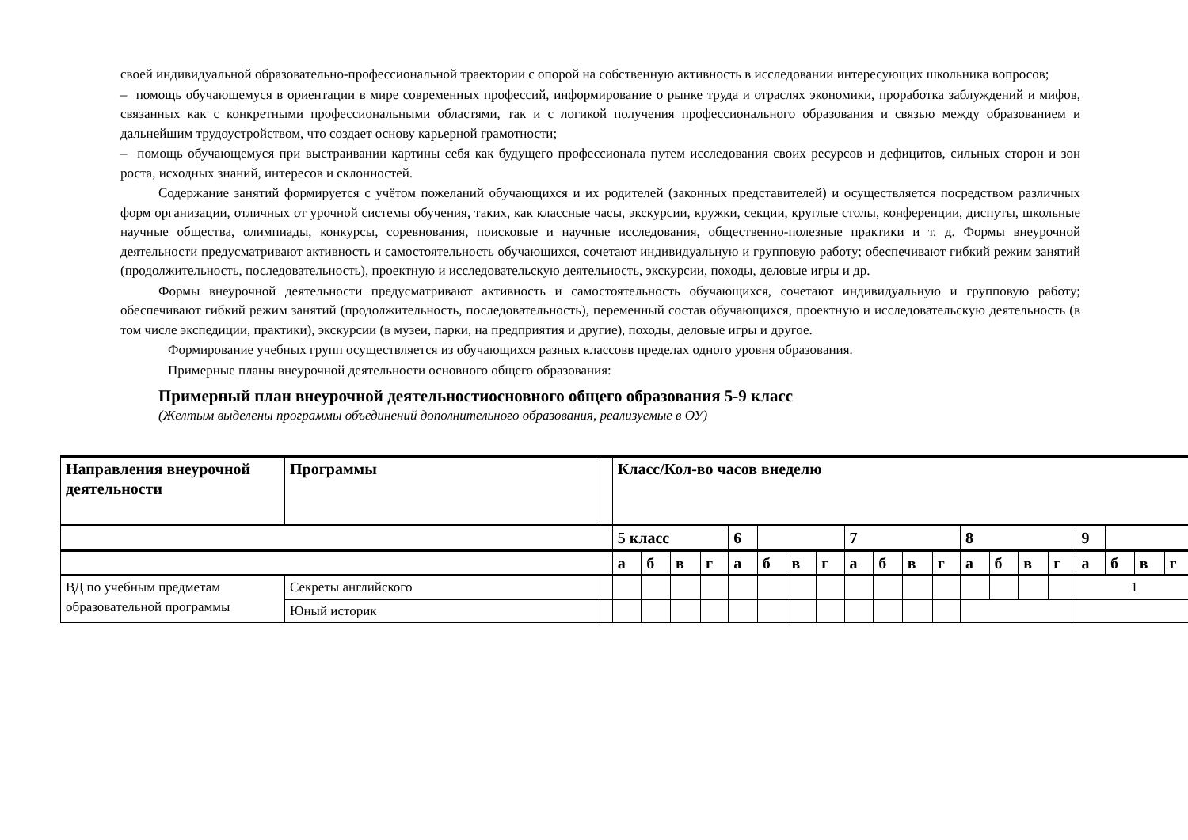своей индивидуальной образовательно-профессиональной траектории с опорой на собственную активность в исследовании интересующих школьника вопросов;
– помощь обучающемуся в ориентации в мире современных профессий, информирование о рынке труда и отраслях экономики, проработка заблуждений и мифов, связанных как с конкретными профессиональными областями, так и с логикой получения профессионального образования и связью между образованием и дальнейшим трудоустройством, что создает основу карьерной грамотности;
– помощь обучающемуся при выстраивании картины себя как будущего профессионала путем исследования своих ресурсов и дефицитов, сильных сторон и зон роста, исходных знаний, интересов и склонностей.
Содержание занятий формируется с учётом пожеланий обучающихся и их родителей (законных представителей) и осуществляется посредством различных форм организации, отличных от урочной системы обучения, таких, как классные часы, экскурсии, кружки, секции, круглые столы, конференции, диспуты, школьные научные общества, олимпиады, конкурсы, соревнования, поисковые и научные исследования, общественно-полезные практики и т. д. Формы внеурочной деятельности предусматривают активность и самостоятельность обучающихся, сочетают индивидуальную и групповую работу; обеспечивают гибкий режим занятий (продолжительность, последовательность), проектную и исследовательскую деятельность, экскурсии, походы, деловые игры и др.
Формы внеурочной деятельности предусматривают активность и самостоятельность обучающихся, сочетают индивидуальную и групповую работу; обеспечивают гибкий режим занятий (продолжительность, последовательность), переменный состав обучающихся, проектную и исследовательскую деятельность (в том числе экспедиции, практики), экскурсии (в музеи, парки, на предприятия и другие), походы, деловые игры и другое.
Формирование учебных групп осуществляется из обучающихся разных классовв пределах одного уровня образования.
Примерные планы внеурочной деятельности основного общего образования:
Примерный план внеурочной деятельностиосновного общего образования 5-9 класс
(Желтым выделены программы объединений дополнительного образования, реализуемые в ОУ)
| Направления внеурочной деятельности | Программы | | Класс/Кол-во часов внеделю | | | | | | | | | | | | | | | | | | | |
| --- | --- | --- | --- | --- | --- | --- | --- | --- | --- | --- | --- | --- | --- | --- | --- | --- | --- | --- | --- | --- | --- | --- |
| | | | 5 класс | | | | 6 | | | | 7 | | | | 8 | | | | 9 | | | |
| | | | а | б | в | г | а | б | в | г | а | б | в | г | а | б | в | г | а | б | в | г |
| ВД по учебным предметам образовательной программы | Секреты английского | | | | | | | | | | | | | | | | | | 1 | | | |
| | Юный историк | | | | | | | | | | | | | | | | | | | | | |